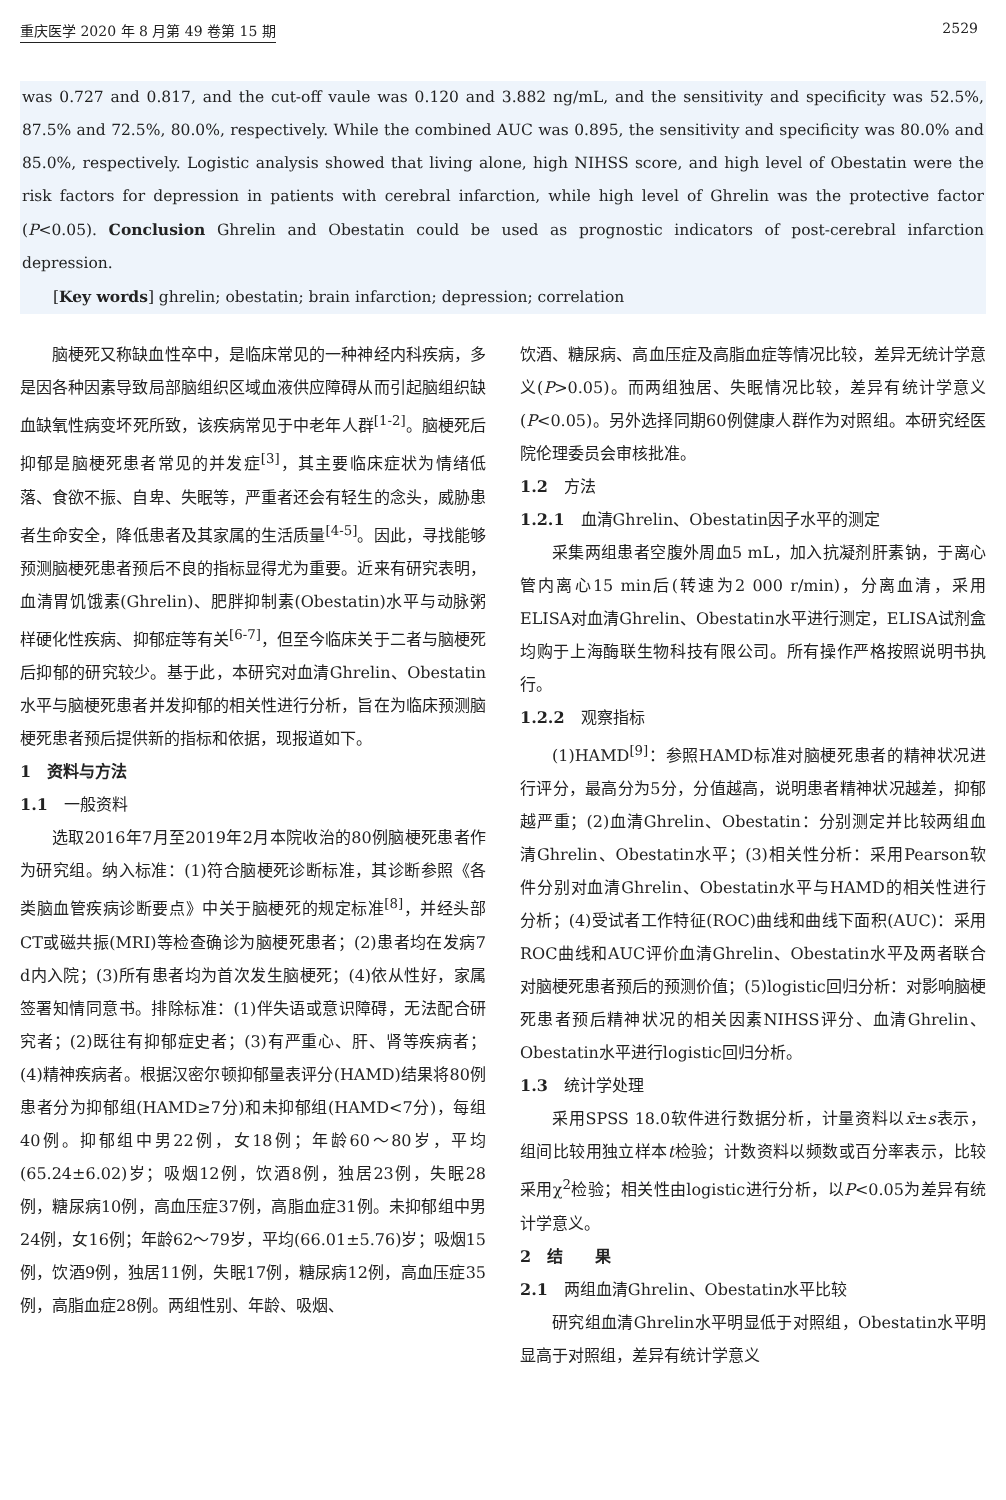重庆医学 2020 年 8 月第 49 卷第 15 期 2529
was 0.727 and 0.817, and the cut-off vaule was 0.120 and 3.882 ng/mL, and the sensitivity and specificity was 52.5%, 87.5% and 72.5%, 80.0%, respectively. While the combined AUC was 0.895, the sensitivity and specificity was 80.0% and 85.0%, respectively. Logistic analysis showed that living alone, high NIHSS score, and high level of Obestatin were the risk factors for depression in patients with cerebral infarction, while high level of Ghrelin was the protective factor (P<0.05). Conclusion Ghrelin and Obestatin could be used as prognostic indicators of post-cerebral infarction depression.
  [Key words] ghrelin; obestatin; brain infarction; depression; correlation
脑梗死又称缺血性卒中，是临床常见的一种神经内科疾病，多是因各种因素导致局部脑组织区域血液供应障碍从而引起脑组织缺血缺氧性病变坏死所致，该疾病常见于中老年人群<sup>[1-2]</sup>。脑梗死后抑郁是脑梗死患者常见的并发症<sup>[3]</sup>，其主要临床症状为情绪低落、食欲不振、自卑、失眠等，严重者还会有轻生的念头，威胁患者生命安全，降低患者及其家属的生活质量<sup>[4-5]</sup>。因此，寻找能够预测脑梗死患者预后不良的指标显得尤为重要。近来有研究表明，血清胃饥饿素(Ghrelin)、肥胖抑制素(Obestatin)水平与动脉粥样硬化性疾病、抑郁症等有关<sup>[6-7]</sup>，但至今临床关于二者与脑梗死后抑郁的研究较少。基于此，本研究对血清Ghrelin、Obestatin水平与脑梗死患者并发抑郁的相关性进行分析，旨在为临床预测脑梗死患者预后提供新的指标和依据，现报道如下。
1　资料与方法
1.1　一般资料
选取2016年7月至2019年2月本院收治的80例脑梗死患者作为研究组。纳入标准：(1)符合脑梗死诊断标准，其诊断参照《各类脑血管疾病诊断要点》中关于脑梗死的规定标准<sup>[8]</sup>，并经头部CT或磁共振(MRI)等检查确诊为脑梗死患者；(2)患者均在发病7 d内入院；(3)所有患者均为首次发生脑梗死；(4)依从性好，家属签署知情同意书。排除标准：(1)伴失语或意识障碍，无法配合研究者；(2)既往有抑郁症史者；(3)有严重心、肝、肾等疾病者；(4)精神疾病者。根据汉密尔顿抑郁量表评分(HAMD)结果将80例患者分为抑郁组(HAMD≥7分)和未抑郁组(HAMD<7分)，每组40例。抑郁组中男22例，女18例；年龄60～80岁，平均(65.24±6.02)岁；吸烟12例，饮酒8例，独居23例，失眠28例，糖尿病10例，高血压症37例，高脂血症31例。未抑郁组中男24例，女16例；年龄62～79岁，平均(66.01±5.76)岁；吸烟15例，饮酒9例，独居11例，失眠17例，糖尿病12例，高血压症35例，高脂血症28例。两组性别、年龄、吸烟、
饮酒、糖尿病、高血压症及高脂血症等情况比较，差异无统计学意义(P>0.05)。而两组独居、失眠情况比较，差异有统计学意义(P<0.05)。另外选择同期60例健康人群作为对照组。本研究经医院伦理委员会审核批准。
1.2　方法
1.2.1　血清Ghrelin、Obestatin因子水平的测定
采集两组患者空腹外周血5 mL，加入抗凝剂肝素钠，于离心管内离心15 min后(转速为2 000 r/min)，分离血清，采用ELISA对血清Ghrelin、Obestatin水平进行测定，ELISA试剂盒均购于上海酶联生物科技有限公司。所有操作严格按照说明书执行。
1.2.2　观察指标
(1)HAMD<sup>[9]</sup>：参照HAMD标准对脑梗死患者的精神状况进行评分，最高分为5分，分值越高，说明患者精神状况越差，抑郁越严重；(2)血清Ghrelin、Obestatin：分别测定并比较两组血清Ghrelin、Obestatin水平；(3)相关性分析：采用Pearson软件分别对血清Ghrelin、Obestatin水平与HAMD的相关性进行分析；(4)受试者工作特征(ROC)曲线和曲线下面积(AUC)：采用ROC曲线和AUC评价血清Ghrelin、Obestatin水平及两者联合对脑梗死患者预后的预测价值；(5)logistic回归分析：对影响脑梗死患者预后精神状况的相关因素NIHSS评分、血清Ghrelin、Obestatin水平进行logistic回归分析。
1.3　统计学处理
采用SPSS 18.0软件进行数据分析，计量资料以x̄±s表示，组间比较用独立样本t检验；计数资料以频数或百分率表示，比较采用χ<sup>2</sup>检验；相关性由logistic进行分析，以P<0.05为差异有统计学意义。
2　结　　果
2.1　两组血清Ghrelin、Obestatin水平比较
研究组血清Ghrelin水平明显低于对照组，Obestatin水平明显高于对照组，差异有统计学意义